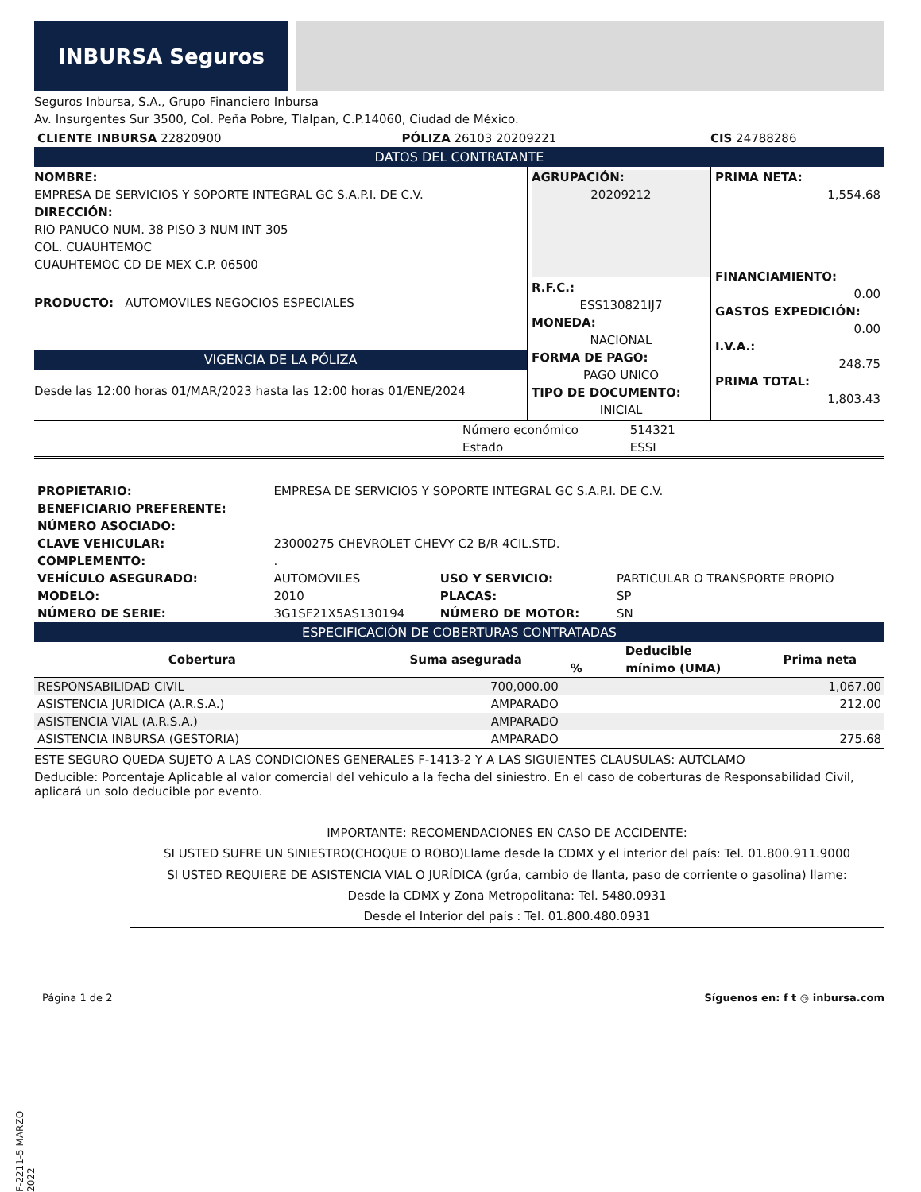INBURSA Seguros
Seguros Inbursa, S.A., Grupo Financiero Inbursa
Av. Insurgentes Sur 3500, Col. Peña Pobre, Tlalpan, C.P.14060, Ciudad de México.
| CLIENTE INBURSA 22820900 | PÓLIZA 26103 20209221 | CIS 24788286 |
DATOS DEL CONTRATANTE
NOMBRE:
EMPRESA DE SERVICIOS Y SOPORTE INTEGRAL GC S.A.P.I. DE C.V.
DIRECCIÓN:
RIO PANUCO NUM. 38 PISO 3 NUM INT 305
COL. CUAUHTEMOC
CUAUHTEMOC CD DE MEX C.P. 06500
PRODUCTO: AUTOMOVILES NEGOCIOS ESPECIALES
VIGENCIA DE LA PÓLIZA
Desde las 12:00 horas 01/MAR/2023 hasta las 12:00 horas 01/ENE/2024
AGRUPACIÓN:
20209212
R.F.C.:
ESS130821IJ7
MONEDA:
NACIONAL
FORMA DE PAGO:
PAGO UNICO
TIPO DE DOCUMENTO:
INICIAL
PRIMA NETA:
1,554.68
FINANCIAMIENTO:
0.00
GASTOS EXPEDICIÓN:
0.00
I.V.A.:
248.75
PRIMA TOTAL:
1,803.43
| Número económico | 514321 |
| Estado | ESSI |
| PROPIETARIO: | EMPRESA DE SERVICIOS Y SOPORTE INTEGRAL GC S.A.P.I. DE C.V. | | |
| BENEFICIARIO PREFERENTE: | | | |
| NÚMERO ASOCIADO: | | | |
| CLAVE VEHICULAR: | 23000275 CHEVROLET CHEVY C2 B/R 4CIL.STD. | | |
| COMPLEMENTO: | . | | |
| VEHÍCULO ASEGURADO: | AUTOMOVILES | USO Y SERVICIO: | PARTICULAR O TRANSPORTE PROPIO |
| MODELO: | 2010 | PLACAS: | SP |
| NÚMERO DE SERIE: | 3G1SF21X5AS130194 | NÚMERO DE MOTOR: | SN |
ESPECIFICACIÓN DE COBERTURAS CONTRATADAS
| Cobertura | Suma asegurada | Deducible | | Prima neta |
| --- | --- | --- | --- | --- |
| | | % | mínimo (UMA) | |
| RESPONSABILIDAD CIVIL | 700,000.00 | | | 1,067.00 |
| ASISTENCIA JURIDICA (A.R.S.A.) | AMPARADO | | | 212.00 |
| ASISTENCIA VIAL (A.R.S.A.) | AMPARADO | | | |
| ASISTENCIA INBURSA (GESTORIA) | AMPARADO | | | 275.68 |
ESTE SEGURO QUEDA SUJETO A LAS CONDICIONES GENERALES F-1413-2 Y A LAS SIGUIENTES CLAUSULAS: AUTCLAMO
Deducible: Porcentaje Aplicable al valor comercial del vehiculo a la fecha del siniestro. En el caso de coberturas de Responsabilidad Civil, aplicará un solo deducible por evento.
IMPORTANTE: RECOMENDACIONES EN CASO DE ACCIDENTE:
SI USTED SUFRE UN SINIESTRO(CHOQUE O ROBO)Llame desde la CDMX y el interior del país: Tel. 01.800.911.9000
SI USTED REQUIERE DE ASISTENCIA VIAL O JURÍDICA (grúa, cambio de llanta, paso de corriente o gasolina) llame:
Desde la CDMX y Zona Metropolitana: Tel. 5480.0931
Desde el Interior del país : Tel. 01.800.480.0931
Página 1 de 2 Síguenos en: f t ◎ inbursa.com
F-2211-5 MARZO 2022